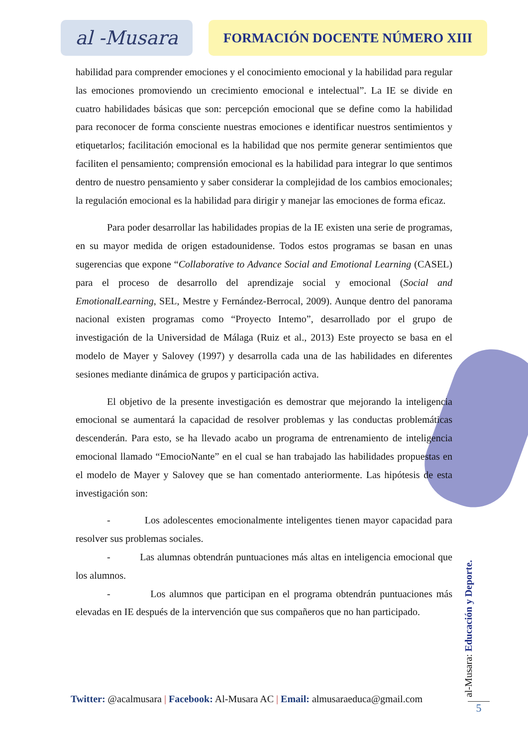al -Musara
FORMACIÓN DOCENTE NÚMERO XIII
habilidad para comprender emociones y el conocimiento emocional y la habilidad para regular las emociones promoviendo un crecimiento emocional e intelectual”. La IE se divide en cuatro habilidades básicas que son: percepción emocional que se define como la habilidad para reconocer de forma consciente nuestras emociones e identificar nuestros sentimientos y etiquetarlos; facilitación emocional es la habilidad que nos permite generar sentimientos que faciliten el pensamiento; comprensión emocional es la habilidad para integrar lo que sentimos dentro de nuestro pensamiento y saber considerar la complejidad de los cambios emocionales; la regulación emocional es la habilidad para dirigir y manejar las emociones de forma eficaz.
Para poder desarrollar las habilidades propias de la IE existen una serie de programas, en su mayor medida de origen estadounidense. Todos estos programas se basan en unas sugerencias que expone “Collaborative to Advance Social and Emotional Learning (CASEL) para el proceso de desarrollo del aprendizaje social y emocional (Social and EmotionalLearning, SEL, Mestre y Fernández-Berrocal, 2009). Aunque dentro del panorama nacional existen programas como “Proyecto Intemo”, desarrollado por el grupo de investigación de la Universidad de Málaga (Ruiz et al., 2013) Este proyecto se basa en el modelo de Mayer y Salovey (1997) y desarrolla cada una de las habilidades en diferentes sesiones mediante dinámica de grupos y participación activa.
El objetivo de la presente investigación es demostrar que mejorando la inteligencia emocional se aumentará la capacidad de resolver problemas y las conductas problemáticas descenderán. Para esto, se ha llevado acabo un programa de entrenamiento de inteligencia emocional llamado “EmocioNante” en el cual se han trabajado las habilidades propuestas en el modelo de Mayer y Salovey que se han comentado anteriormente. Las hipótesis de esta investigación son:
- Los adolescentes emocionalmente inteligentes tienen mayor capacidad para resolver sus problemas sociales.
- Las alumnas obtendrán puntuaciones más altas en inteligencia emocional que los alumnos.
- Los alumnos que participan en el programa obtendrán puntuaciones más elevadas en IE después de la intervención que sus compañeros que no han participado.
Twitter: @acalmusara | Facebook: Al-Musara AC | Email: almusaraeduca@gmail.com
al-Musara: Educación y Deporte.
5